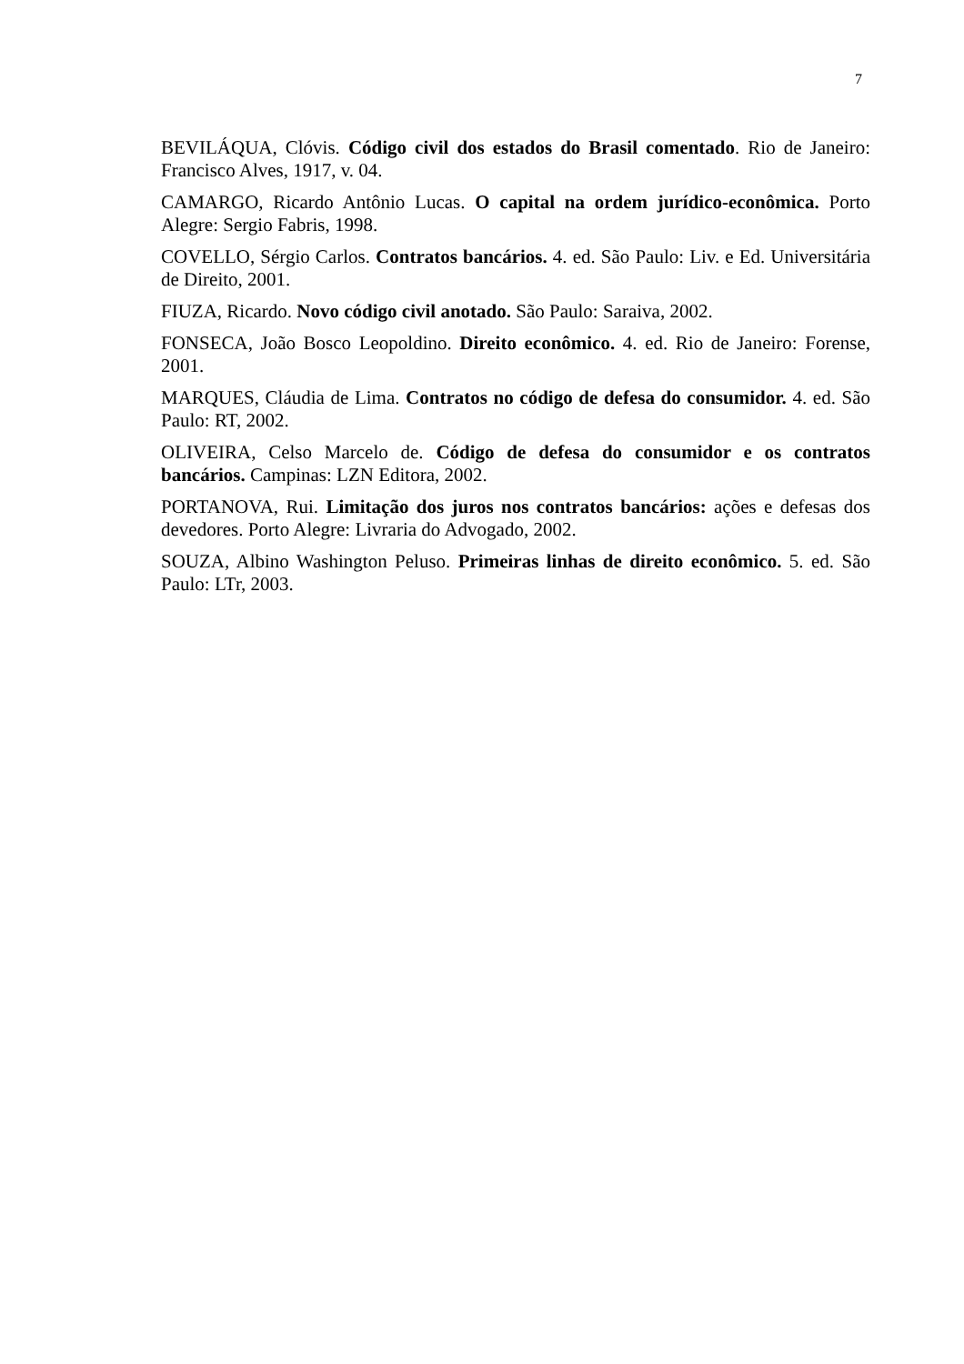7
BEVILÁQUA, Clóvis. Código civil dos estados do Brasil comentado. Rio de Janeiro: Francisco Alves, 1917, v. 04.
CAMARGO, Ricardo Antônio Lucas. O capital na ordem jurídico-econômica. Porto Alegre: Sergio Fabris, 1998.
COVELLO, Sérgio Carlos. Contratos bancários. 4. ed. São Paulo: Liv. e Ed. Universitária de Direito, 2001.
FIUZA, Ricardo. Novo código civil anotado. São Paulo: Saraiva, 2002.
FONSECA, João Bosco Leopoldino. Direito econômico. 4. ed. Rio de Janeiro: Forense, 2001.
MARQUES, Cláudia de Lima. Contratos no código de defesa do consumidor. 4. ed. São Paulo: RT, 2002.
OLIVEIRA, Celso Marcelo de. Código de defesa do consumidor e os contratos bancários. Campinas: LZN Editora, 2002.
PORTANOVA, Rui. Limitação dos juros nos contratos bancários: ações e defesas dos devedores. Porto Alegre: Livraria do Advogado, 2002.
SOUZA, Albino Washington Peluso. Primeiras linhas de direito econômico. 5. ed. São Paulo: LTr, 2003.